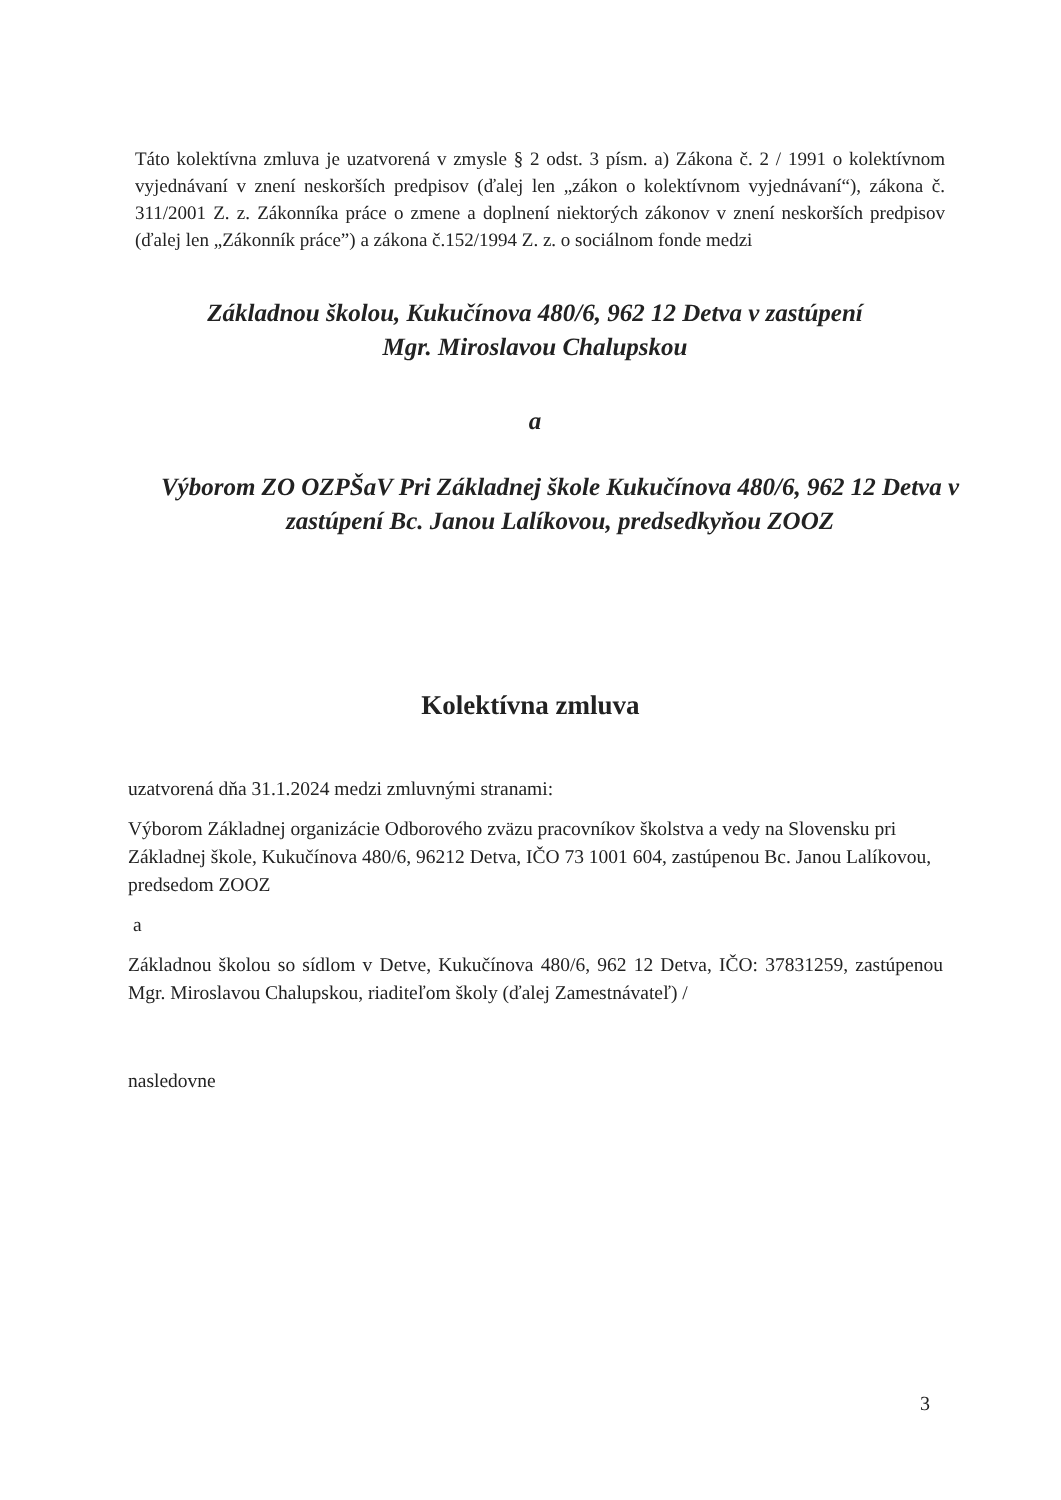Táto kolektívna zmluva je uzatvorená v zmysle § 2 odst. 3 písm. a) Zákona č. 2 / 1991 o kolektívnom vyjednávaní v znení neskorších predpisov (ďalej len „zákon o kolektívnom vyjednávaní“), zákona č. 311/2001 Z. z. Zákonníka práce o zmene a doplnení niektorých zákonov v znení neskorších predpisov (ďalej len „Zákonník práce”) a zákona č.152/1994 Z. z. o sociálnom fonde medzi
Základnou školou, Kukučínova 480/6, 962 12 Detva v zastúpení
Mgr. Miroslavou Chalupskou
a
Výborom ZO OZPŠaV Pri Základnej škole Kukučínova 480/6, 962 12 Detva v zastúpení Bc. Janou Lalíkovou, predsedkyňou ZOOZ
Kolektívna zmluva
uzatvorená dňa 31.1.2024 medzi zmluvnými stranami:
Výborom Základnej organizácie Odborového zväzu pracovníkov školstva a vedy na Slovensku pri Základnej škole, Kukučínova 480/6, 96212 Detva, IČO 73 1001 604, zastúpenou Bc. Janou Lalíkovou, predsedom ZOOZ
a
Základnou školou so sídlom v Detve, Kukučínova 480/6, 962 12 Detva, IČO: 37831259, zastúpenou Mgr. Miroslavou Chalupskou, riaditeľom školy (ďalej Zamestnávateľ) /
nasledovne
3